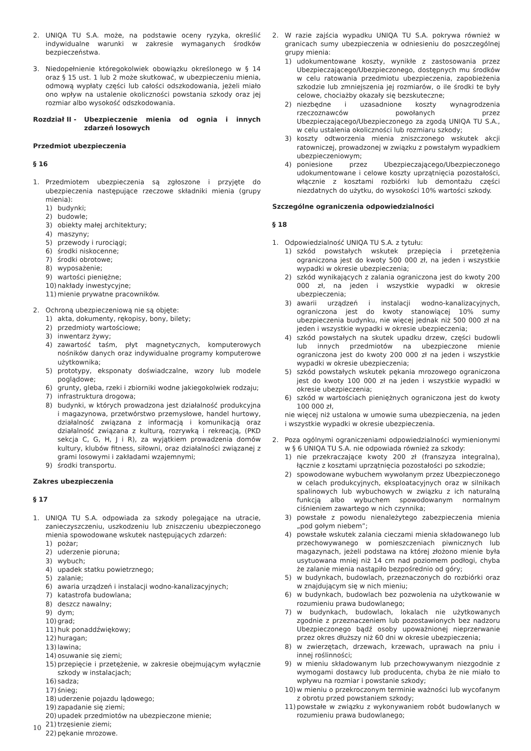2. UNIQA TU S.A. może, na podstawie oceny ryzyka, określić indywidualne warunki w zakresie wymaganych środków bezpieczeństwa.
3. Niedopełnienie któregokolwiek obowiązku określonego w § 14 oraz § 15 ust. 1 lub 2 może skutkować, w ubezpieczeniu mienia, odmową wypłaty części lub całości odszkodowania, jeżeli miało ono wpływ na ustalenie okoliczności powstania szkody oraz jej rozmiar albo wysokość odszkodowania.
Rozdział II - Ubezpieczenie mienia od ognia i innych zdarzeń losowych
Przedmiot ubezpieczenia
§ 16
1. Przedmiotem ubezpieczenia są zgłoszone i przyjęte do ubezpieczenia następujące rzeczowe składniki mienia (grupy mienia):
1) budynki;
2) budowle;
3) obiekty małej architektury;
4) maszyny;
5) przewody i rurociągi;
6) środki niskocenne;
7) środki obrotowe;
8) wyposażenie;
9) wartości pieniężne;
10) nakłady inwestycyjne;
11) mienie prywatne pracowników.
2. Ochroną ubezpieczeniową nie są objęte:
1) akta, dokumenty, rękopisy, bony, bilety;
2) przedmioty wartościowe;
3) inwentarz żywy;
4) zawartość taśm, płyt magnetycznych, komputerowych nośników danych oraz indywidualne programy komputerowe użytkownika;
5) prototypy, eksponaty doświadczalne, wzory lub modele poglądowe;
6) grunty, gleba, rzeki i zbiorniki wodne jakiegokolwiek rodzaju;
7) infrastruktura drogowa;
8) budynki, w których prowadzona jest działalność produkcyjna i magazynowa, przetwórstwo przemysłowe, handel hurtowy, działalność związana z informacją i komunikacją oraz działalność związana z kulturą, rozrywką i rekreacją, (PKD sekcja C, G, H, J i R), za wyjątkiem prowadzenia domów kultury, klubów fitness, siłowni, oraz działalności związanej z grami losowymi i zakładami wzajemnymi;
9) środki transportu.
Zakres ubezpieczenia
§ 17
1. UNIQA TU S.A. odpowiada za szkody polegające na utracie, zanieczyszczeniu, uszkodzeniu lub zniszczeniu ubezpieczonego mienia spowodowane wskutek następujących zdarzeń:
1) pożar;
2) uderzenie pioruna;
3) wybuch;
4) upadek statku powietrznego;
5) zalanie;
6) awaria urządzeń i instalacji wodno-kanalizacyjnych;
7) katastrofa budowlana;
8) deszcz nawalny;
9) dym;
10) grad;
11) huk ponaddźwiękowy;
12) huragan;
13) lawina;
14) osuwanie się ziemi;
15) przepięcie i przetężenie, w zakresie obejmującym wyłącznie szkody w instalacjach;
16) sadza;
17) śnieg;
18) uderzenie pojazdu lądowego;
19) zapadanie się ziemi;
20) upadek przedmiotów na ubezpieczone mienie;
21) trzęsienie ziemi;
22) pękanie mrozowe.
2. W razie zajścia wypadku UNIQA TU S.A. pokrywa również w granicach sumy ubezpieczenia w odniesieniu do poszczególnej grupy mienia:
1) udokumentowane koszty, wynikłe z zastosowania przez Ubezpieczającego/Ubezpieczonego, dostępnych mu środków w celu ratowania przedmiotu ubezpieczenia, zapobieżenia szkodzie lub zmniejszenia jej rozmiarów, o ile środki te były celowe, chociażby okazały się bezskuteczne;
2) niezbędne i uzasadnione koszty wynagrodzenia rzeczoznawców powołanych przez Ubezpieczającego/Ubezpieczonego za zgodą UNIQA TU S.A., w celu ustalenia okoliczności lub rozmiaru szkody;
3) koszty odtworzenia mienia zniszczonego wskutek akcji ratowniczej, prowadzonej w związku z powstałym wypadkiem ubezpieczeniowym;
4) poniesione przez Ubezpieczającego/Ubezpieczonego udokumentowane i celowe koszty uprzątnięcia pozostałości, włącznie z kosztami rozbiórki lub demontażu części niezdatnych do użytku, do wysokości 10% wartości szkody.
Szczególne ograniczenia odpowiedzialności
§ 18
1. Odpowiedzialność UNIQA TU S.A. z tytułu:
1) szkód powstałych wskutek przepięcia i przetężenia ograniczona jest do kwoty 500 000 zł, na jeden i wszystkie wypadki w okresie ubezpieczenia;
2) szkód wynikających z zalania ograniczona jest do kwoty 200 000 zł, na jeden i wszystkie wypadki w okresie ubezpieczenia;
3) awarii urządzeń i instalacji wodno-kanalizacyjnych, ograniczona jest do kwoty stanowiącej 10% sumy ubezpieczenia budynku, nie więcej jednak niż 500 000 zł na jeden i wszystkie wypadki w okresie ubezpieczenia;
4) szkód powstałych na skutek upadku drzew, części budowli lub innych przedmiotów na ubezpieczone mienie ograniczona jest do kwoty 200 000 zł na jeden i wszystkie wypadki w okresie ubezpieczenia;
5) szkód powstałych wskutek pękania mrozowego ograniczona jest do kwoty 100 000 zł na jeden i wszystkie wypadki w okresie ubezpieczenia;
6) szkód w wartościach pieniężnych ograniczona jest do kwoty 100 000 zł,
nie więcej niż ustalona w umowie suma ubezpieczenia, na jeden i wszystkie wypadki w okresie ubezpieczenia.
2. Poza ogólnymi ograniczeniami odpowiedzialności wymienionymi w § 6 UNIQA TU S.A. nie odpowiada również za szkody:
1) nie przekraczające kwoty 200 zł (franszyza integralna), łącznie z kosztami uprzątnięcia pozostałości po szkodzie;
2) spowodowane wybuchem wywołanym przez Ubezpieczonego w celach produkcyjnych, eksploatacyjnych oraz w silnikach spalinowych lub wybuchowych w związku z ich naturalną funkcją albo wybuchem spowodowanym normalnym ciśnieniem zawartego w nich czynnika;
3) powstałe z powodu nienależytego zabezpieczenia mienia „pod gołym niebem”;
4) powstałe wskutek zalania cieczami mienia składowanego lub przechowywanego w pomieszczeniach piwnicznych lub magazynach, jeżeli podstawa na której złożono mienie była usytuowana mniej niż 14 cm nad poziomem podłogi, chyba że zalanie mienia nastąpiło bezpośrednio od góry;
5) w budynkach, budowlach, przeznaczonych do rozbiórki oraz w znajdującym się w nich mieniu;
6) w budynkach, budowlach bez pozwolenia na użytkowanie w rozumieniu prawa budowlanego;
7) w budynkach, budowlach, lokalach nie użytkowanych zgodnie z przeznaczeniem lub pozostawionych bez nadzoru Ubezpieczonego bądź osoby upoważnionej nieprzerwanie przez okres dłuższy niż 60 dni w okresie ubezpieczenia;
8) w zwierzętach, drzewach, krzewach, uprawach na pniu i innej roślinności;
9) w mieniu składowanym lub przechowywanym niezgodnie z wymogami dostawcy lub producenta, chyba że nie miało to wpływu na rozmiar i powstanie szkody;
10) w mieniu o przekroczonym terminie ważności lub wycofanym z obrotu przed powstaniem szkody;
11) powstałe w związku z wykonywaniem robót budowlanych w rozumieniu prawa budowlanego;
10